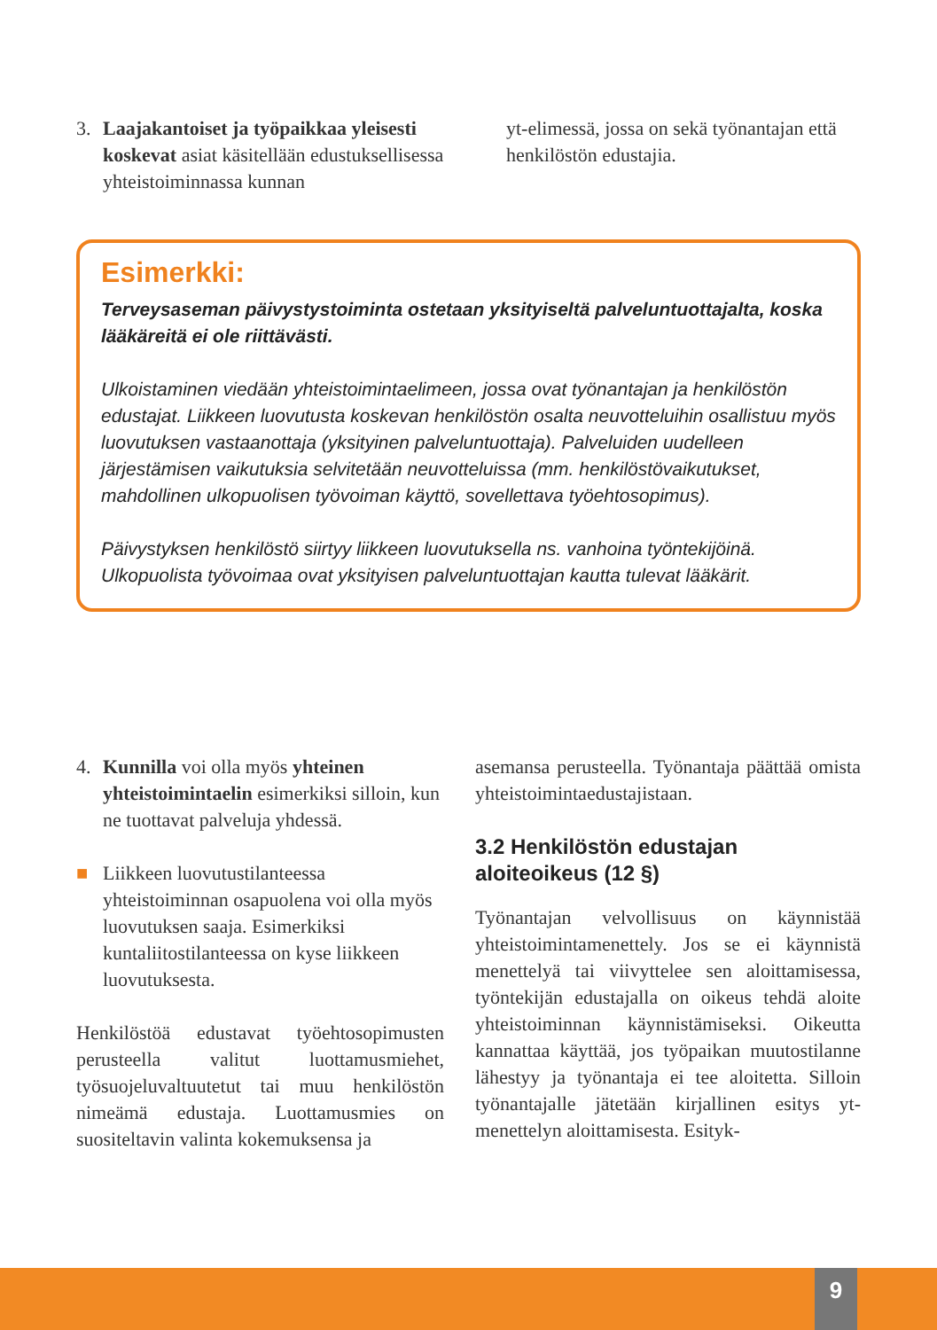3. Laajakantoiset ja työpaikkaa yleisesti koskevat asiat käsitellään edustuksellisessa yhteistoiminnassa kunnan
yt-elimessä, jossa on sekä työnantajan että henkilöstön edustajia.
Esimerkki:
Terveysaseman päivystystoiminta ostetaan yksityiseltä palveluntuottajalta, koska lääkäreitä ei ole riittävästi.
Ulkoistaminen viedään yhteistoimintaelimeen, jossa ovat työnantajan ja henkilöstön edustajat. Liikkeen luovutusta koskevan henkilöstön osalta neuvotteluihin osallistuu myös luovutuksen vastaanottaja (yksityinen palveluntuottaja). Palveluiden uudelleen järjestämisen vaikutuksia selvitetään neuvotteluissa (mm. henkilöstövaikutukset, mahdollinen ulkopuolisen työvoiman käyttö, sovellettava työehtosopimus).
Päivystyksen henkilöstö siirtyy liikkeen luovutuksella ns. vanhoina työntekijöinä. Ulkopuolista työvoimaa ovat yksityisen palveluntuottajan kautta tulevat lääkärit.
4. Kunnilla voi olla myös yhteinen yhteistoimintaelin esimerkiksi silloin, kun ne tuottavat palveluja yhdessä.
■ Liikkeen luovutustilanteessa yhteistoiminnan osapuolena voi olla myös luovutuksen saaja. Esimerkiksi kuntaliitostilanteessa on kyse liikkeen luovutuksesta.
Henkilöstöä edustavat työehtosopimusten perusteella valitut luottamusmiehet, työsuojeluvaltuutetut tai muu henkilöstön nimeämä edustaja. Luottamusmies on suositeltavin valinta kokemuksensa ja
asemansa perusteella. Työnantaja päättää omista yhteistoimintaedustajistaan.
3.2 Henkilöstön edustajan aloiteoikeus (12 §)
Työnantajan velvollisuus on käynnistää yhteistoimintamenettely. Jos se ei käynnistä menettelyä tai viivyttelee sen aloittamisessa, työntekijän edustajalla on oikeus tehdä aloite yhteistoiminnan käynnistämiseksi. Oikeutta kannattaa käyttää, jos työpaikan muutostilanne lähestyy ja työnantaja ei tee aloitetta. Silloin työnantajalle jätetään kirjallinen esitys yt-menettelyn aloittamisesta. Esityk-
9